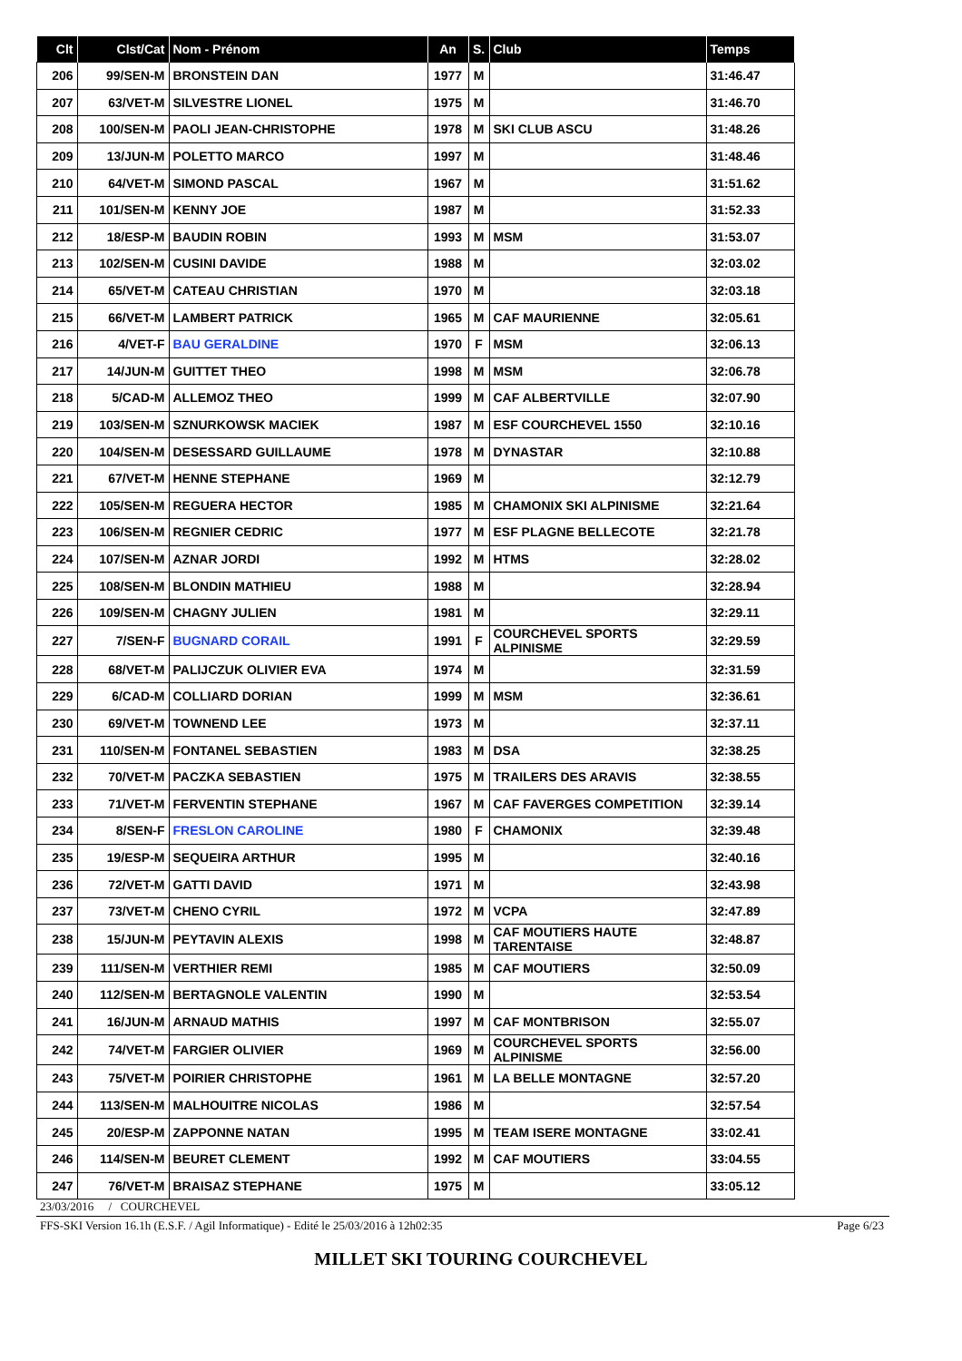| Clt | Clst/Cat | Nom - Prénom | An | S. | Club | Temps |
| --- | --- | --- | --- | --- | --- | --- |
| 206 | 99/SEN-M | BRONSTEIN DAN | 1977 | M | | 31:46.47 |
| 207 | 63/VET-M | SILVESTRE LIONEL | 1975 | M | | 31:46.70 |
| 208 | 100/SEN-M | PAOLI JEAN-CHRISTOPHE | 1978 | M | SKI CLUB ASCU | 31:48.26 |
| 209 | 13/JUN-M | POLETTO MARCO | 1997 | M | | 31:48.46 |
| 210 | 64/VET-M | SIMOND PASCAL | 1967 | M | | 31:51.62 |
| 211 | 101/SEN-M | KENNY JOE | 1987 | M | | 31:52.33 |
| 212 | 18/ESP-M | BAUDIN ROBIN | 1993 | M | MSM | 31:53.07 |
| 213 | 102/SEN-M | CUSINI DAVIDE | 1988 | M | | 32:03.02 |
| 214 | 65/VET-M | CATEAU CHRISTIAN | 1970 | M | | 32:03.18 |
| 215 | 66/VET-M | LAMBERT PATRICK | 1965 | M | CAF MAURIENNE | 32:05.61 |
| 216 | 4/VET-F | BAU GERALDINE | 1970 | F | MSM | 32:06.13 |
| 217 | 14/JUN-M | GUITTET THEO | 1998 | M | MSM | 32:06.78 |
| 218 | 5/CAD-M | ALLEMOZ THEO | 1999 | M | CAF ALBERTVILLE | 32:07.90 |
| 219 | 103/SEN-M | SZNURKOWSK MACIEK | 1987 | M | ESF COURCHEVEL 1550 | 32:10.16 |
| 220 | 104/SEN-M | DESESSARD GUILLAUME | 1978 | M | DYNASTAR | 32:10.88 |
| 221 | 67/VET-M | HENNE STEPHANE | 1969 | M | | 32:12.79 |
| 222 | 105/SEN-M | REGUERA HECTOR | 1985 | M | CHAMONIX SKI ALPINISME | 32:21.64 |
| 223 | 106/SEN-M | REGNIER CEDRIC | 1977 | M | ESF PLAGNE BELLECOTE | 32:21.78 |
| 224 | 107/SEN-M | AZNAR JORDI | 1992 | M | HTMS | 32:28.02 |
| 225 | 108/SEN-M | BLONDIN MATHIEU | 1988 | M | | 32:28.94 |
| 226 | 109/SEN-M | CHAGNY JULIEN | 1981 | M | | 32:29.11 |
| 227 | 7/SEN-F | BUGNARD CORAIL | 1991 | F | COURCHEVEL SPORTS ALPINISME | 32:29.59 |
| 228 | 68/VET-M | PALIJCZUK OLIVIER EVA | 1974 | M | | 32:31.59 |
| 229 | 6/CAD-M | COLLIARD DORIAN | 1999 | M | MSM | 32:36.61 |
| 230 | 69/VET-M | TOWNEND LEE | 1973 | M | | 32:37.11 |
| 231 | 110/SEN-M | FONTANEL SEBASTIEN | 1983 | M | DSA | 32:38.25 |
| 232 | 70/VET-M | PACZKA SEBASTIEN | 1975 | M | TRAILERS DES ARAVIS | 32:38.55 |
| 233 | 71/VET-M | FERVENTIN STEPHANE | 1967 | M | CAF FAVERGES COMPETITION | 32:39.14 |
| 234 | 8/SEN-F | FRESLON CAROLINE | 1980 | F | CHAMONIX | 32:39.48 |
| 235 | 19/ESP-M | SEQUEIRA ARTHUR | 1995 | M | | 32:40.16 |
| 236 | 72/VET-M | GATTI DAVID | 1971 | M | | 32:43.98 |
| 237 | 73/VET-M | CHENO CYRIL | 1972 | M | VCPA | 32:47.89 |
| 238 | 15/JUN-M | PEYTAVIN ALEXIS | 1998 | M | CAF MOUTIERS HAUTE TARENTAISE | 32:48.87 |
| 239 | 111/SEN-M | VERTHIER REMI | 1985 | M | CAF MOUTIERS | 32:50.09 |
| 240 | 112/SEN-M | BERTAGNOLE VALENTIN | 1990 | M | | 32:53.54 |
| 241 | 16/JUN-M | ARNAUD MATHIS | 1997 | M | CAF MONTBRISON | 32:55.07 |
| 242 | 74/VET-M | FARGIER OLIVIER | 1969 | M | COURCHEVEL SPORTS ALPINISME | 32:56.00 |
| 243 | 75/VET-M | POIRIER CHRISTOPHE | 1961 | M | LA BELLE MONTAGNE | 32:57.20 |
| 244 | 113/SEN-M | MALHOUITRE NICOLAS | 1986 | M | | 32:57.54 |
| 245 | 20/ESP-M | ZAPPONNE NATAN | 1995 | M | TEAM ISERE MONTAGNE | 33:02.41 |
| 246 | 114/SEN-M | BEURET CLEMENT | 1992 | M | CAF MOUTIERS | 33:04.55 |
| 247 | 76/VET-M | BRAISAZ STEPHANE | 1975 | M | | 33:05.12 |
23/03/2016 / COURCHEVEL
FFS-SKI Version 16.1h (E.S.F. / Agil Informatique) - Edité le 25/03/2016 à 12h02:35
Page 6/23
MILLET SKI TOURING COURCHEVEL